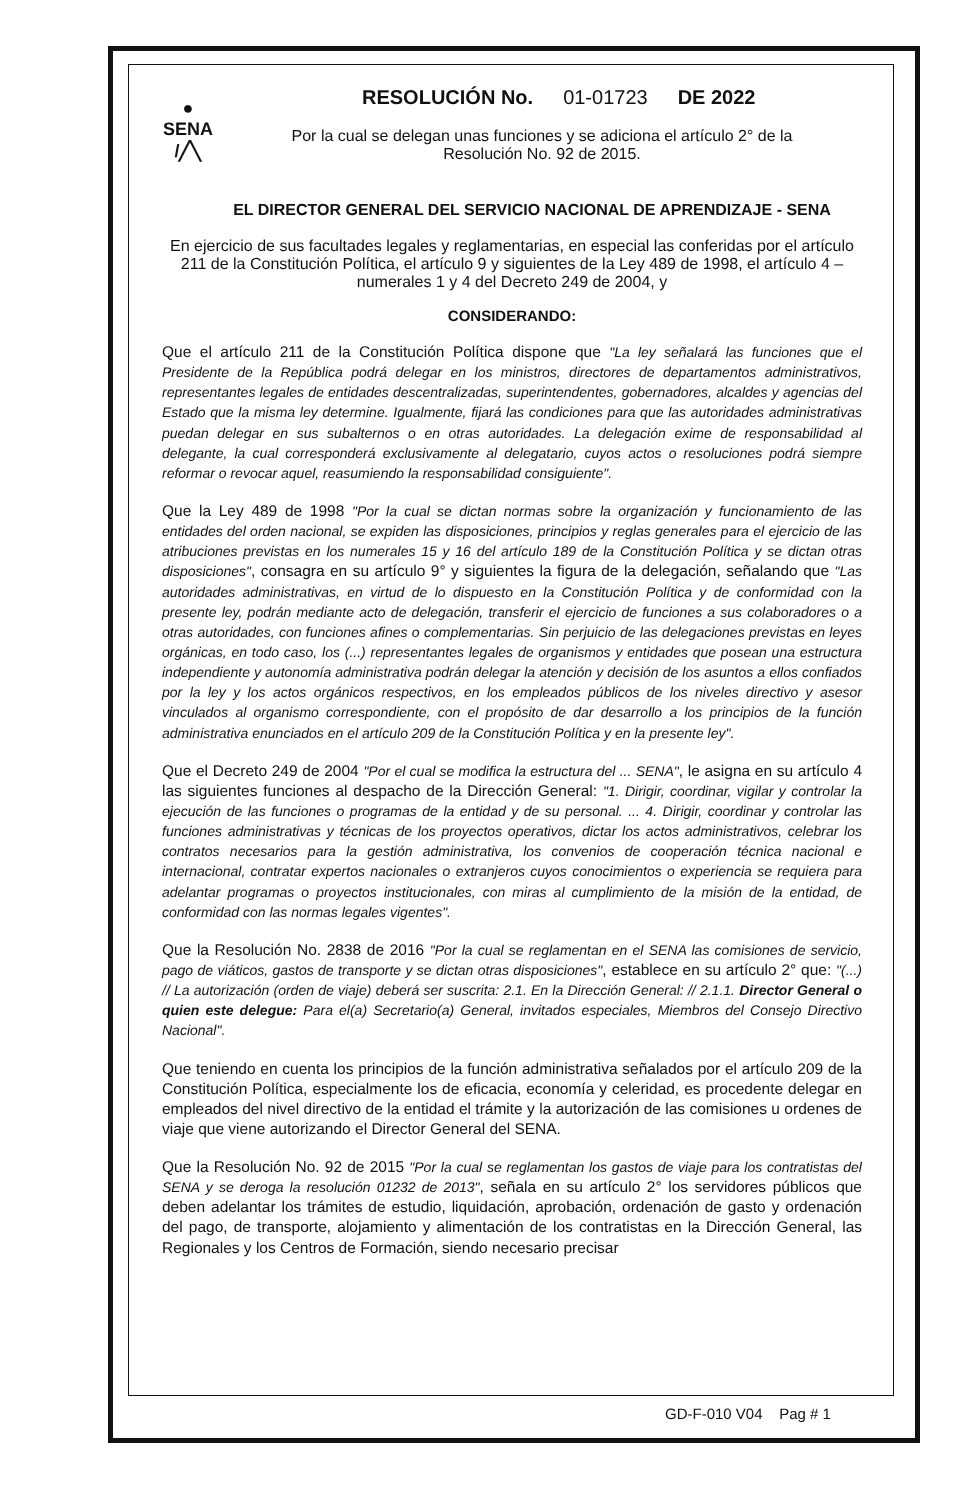●
SENA
/╱╲
RESOLUCIÓN No. 01-01723 DE 2022
Por la cual se delegan unas funciones y se adiciona el artículo 2° de la Resolución No. 92 de 2015.
EL DIRECTOR GENERAL DEL SERVICIO NACIONAL DE APRENDIZAJE - SENA
En ejercicio de sus facultades legales y reglamentarias, en especial las conferidas por el artículo 211 de la Constitución Política, el artículo 9 y siguientes de la Ley 489 de 1998, el artículo 4 – numerales 1 y 4 del Decreto 249 de 2004, y
CONSIDERANDO:
Que el artículo 211 de la Constitución Política dispone que "La ley señalará las funciones que el Presidente de la República podrá delegar en los ministros, directores de departamentos administrativos, representantes legales de entidades descentralizadas, superintendentes, gobernadores, alcaldes y agencias del Estado que la misma ley determine. Igualmente, fijará las condiciones para que las autoridades administrativas puedan delegar en sus subalternos o en otras autoridades. La delegación exime de responsabilidad al delegante, la cual corresponderá exclusivamente al delegatario, cuyos actos o resoluciones podrá siempre reformar o revocar aquel, reasumiendo la responsabilidad consiguiente".
Que la Ley 489 de 1998 "Por la cual se dictan normas sobre la organización y funcionamiento de las entidades del orden nacional, se expiden las disposiciones, principios y reglas generales para el ejercicio de las atribuciones previstas en los numerales 15 y 16 del artículo 189 de la Constitución Política y se dictan otras disposiciones", consagra en su artículo 9° y siguientes la figura de la delegación, señalando que "Las autoridades administrativas, en virtud de lo dispuesto en la Constitución Política y de conformidad con la presente ley, podrán mediante acto de delegación, transferir el ejercicio de funciones a sus colaboradores o a otras autoridades, con funciones afines o complementarias. Sin perjuicio de las delegaciones previstas en leyes orgánicas, en todo caso, los (...) representantes legales de organismos y entidades que posean una estructura independiente y autonomía administrativa podrán delegar la atención y decisión de los asuntos a ellos confiados por la ley y los actos orgánicos respectivos, en los empleados públicos de los niveles directivo y asesor vinculados al organismo correspondiente, con el propósito de dar desarrollo a los principios de la función administrativa enunciados en el artículo 209 de la Constitución Política y en la presente ley".
Que el Decreto 249 de 2004 "Por el cual se modifica la estructura del ... SENA", le asigna en su artículo 4 las siguientes funciones al despacho de la Dirección General: "1. Dirigir, coordinar, vigilar y controlar la ejecución de las funciones o programas de la entidad y de su personal. ... 4. Dirigir, coordinar y controlar las funciones administrativas y técnicas de los proyectos operativos, dictar los actos administrativos, celebrar los contratos necesarios para la gestión administrativa, los convenios de cooperación técnica nacional e internacional, contratar expertos nacionales o extranjeros cuyos conocimientos o experiencia se requiera para adelantar programas o proyectos institucionales, con miras al cumplimiento de la misión de la entidad, de conformidad con las normas legales vigentes".
Que la Resolución No. 2838 de 2016 "Por la cual se reglamentan en el SENA las comisiones de servicio, pago de viáticos, gastos de transporte y se dictan otras disposiciones", establece en su artículo 2° que: "(...) // La autorización (orden de viaje) deberá ser suscrita: 2.1. En la Dirección General: // 2.1.1. Director General o quien este delegue: Para el(a) Secretario(a) General, invitados especiales, Miembros del Consejo Directivo Nacional".
Que teniendo en cuenta los principios de la función administrativa señalados por el artículo 209 de la Constitución Política, especialmente los de eficacia, economía y celeridad, es procedente delegar en empleados del nivel directivo de la entidad el trámite y la autorización de las comisiones u ordenes de viaje que viene autorizando el Director General del SENA.
Que la Resolución No. 92 de 2015 "Por la cual se reglamentan los gastos de viaje para los contratistas del SENA y se deroga la resolución 01232 de 2013", señala en su artículo 2° los servidores públicos que deben adelantar los trámites de estudio, liquidación, aprobación, ordenación de gasto y ordenación del pago, de transporte, alojamiento y alimentación de los contratistas en la Dirección General, las Regionales y los Centros de Formación, siendo necesario precisar
GD-F-010 V04 Pag # 1